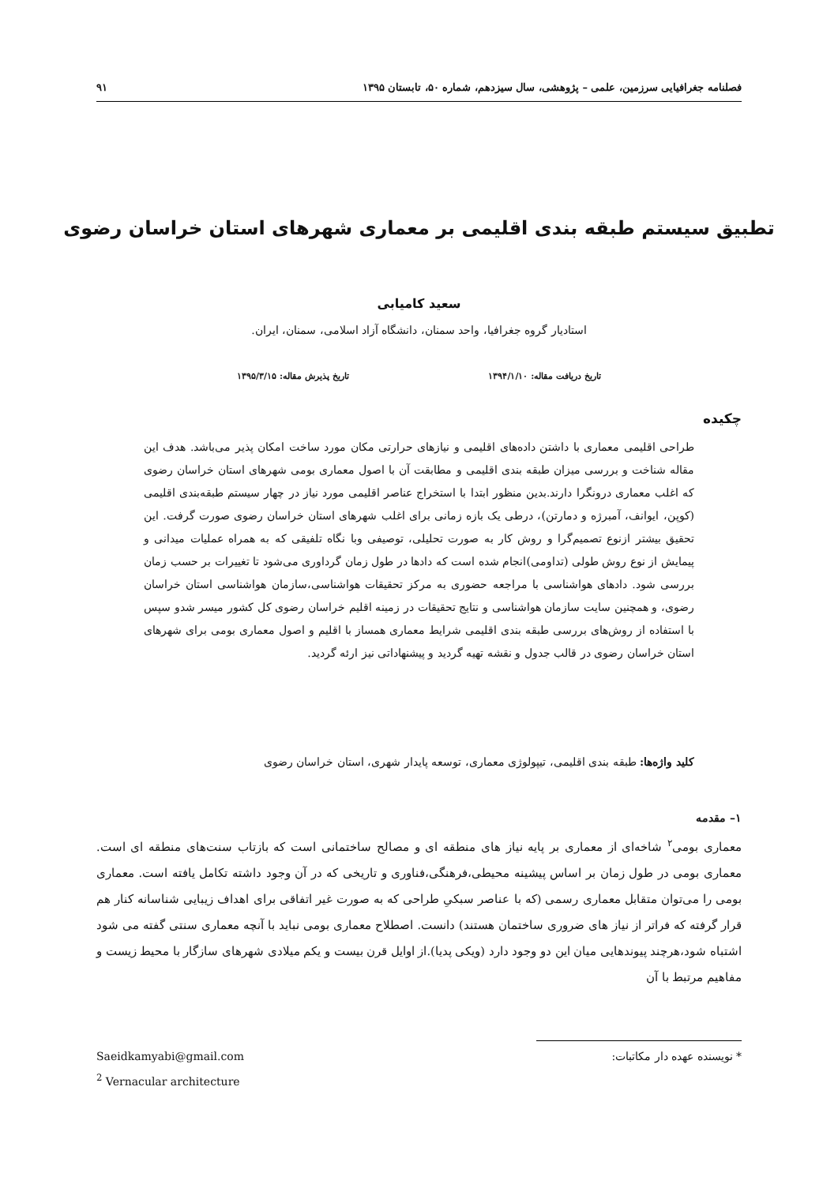فصلنامه جغرافیایی سرزمین، علمی – پژوهشی، سال سیزدهم، شماره ۵۰، تابستان ۱۳۹۵ ۹۱
تطبیق سیستم طبقه بندی اقلیمی بر معماری شهرهای استان خراسان رضوی
سعید کامیابی
استادیار گروه جغرافیا، واحد سمنان، دانشگاه آزاد اسلامی، سمنان، ایران.
تاریخ دریافت مقاله: ۱۳۹۴/۱/۱۰ تاریخ پذیرش مقاله: ۱۳۹۵/۳/۱۵
چکیده
طراحی اقلیمی معماری با داشتن داده‌های اقلیمی و نیازهای حرارتی مکان مورد ساخت امکان پذیر می‌باشد. هدف این مقاله شناخت و بررسی میزان طبقه بندی اقلیمی و مطابقت آن با اصول معماری بومی شهرهای استان خراسان رضوی که اغلب معماری درونگرا دارند.بدین منظور ابتدا با استخراج عناصر اقلیمی مورد نیاز در چهار سیستم طبقه‌بندی اقلیمی (کوپن، ایوانف، آمبرژه و دمارتن)، درطی یک بازه زمانی برای اغلب شهرهای استان خراسان رضوی صورت گرفت. این تحقیق بیشتر ازنوع تصمیم‌گرا و روش کار به صورت تحلیلی، توصیفی وبا نگاه تلفیقی که به همراه عملیات میدانی و پیمایش از نوع روش طولی (تداومی)انجام شده است که دادها در طول زمان گرداوری می‌شود تا تغییرات بر حسب زمان بررسی شود. دادهای هواشناسی با مراجعه حضوری به مرکز تحقیقات هواشناسی،سازمان هواشناسی استان خراسان رضوی، و همچنین سایت سازمان هواشناسی و نتایج تحقیقات در زمینه اقلیم خراسان رضوی کل کشور میسر شدو سپس با استفاده از روش‌های بررسی طبقه بندی اقلیمی شرایط معماری همساز با اقلیم و اصول معماری بومی برای شهرهای استان خراسان رضوی در قالب جدول و نقشه تهیه گردید و پیشنهاداتی نیز ارئه گردید.
کلید واژه‌ها: طبقه بندی اقلیمی، تیپولوژی معماری، توسعه پایدار شهری، استان خراسان رضوی
۱– مقدمه
معماری بومی<sup>۲</sup> شاخه‌ای از معماری بر پایه نیاز های منطقه ای و مصالح ساختمانی است که بازتاب سنت‌های منطقه ای است. معماری بومی در طول زمان بر اساس پیشینه محیطی،فرهنگی،فناوری و تاریخی که در آن وجود داشته تکامل یافته است. معماری بومی را می‌توان متقابل معماری رسمی (که با عناصر سبکیِ طراحی که به صورت غیر اتفاقی برای اهداف زیبایی شناسانه کنار هم قرار گرفته که فراتر از نیاز های ضروری ساختمان هستند) دانست. اصطلاح معماری بومی نباید با آنچه معماری سنتی گفته می شود اشتباه شود،هرچند پیوندهایی میان این دو وجود دارد (ویکی پدیا).از اوایل قرن بیست و یکم میلادی شهرهای سازگار با محیط زیست و مفاهیم مرتبط با آن
* نویسنده عهده دار مکاتبات: Saeidkamyabi@gmail.com
<sup>2</sup> Vernacular architecture